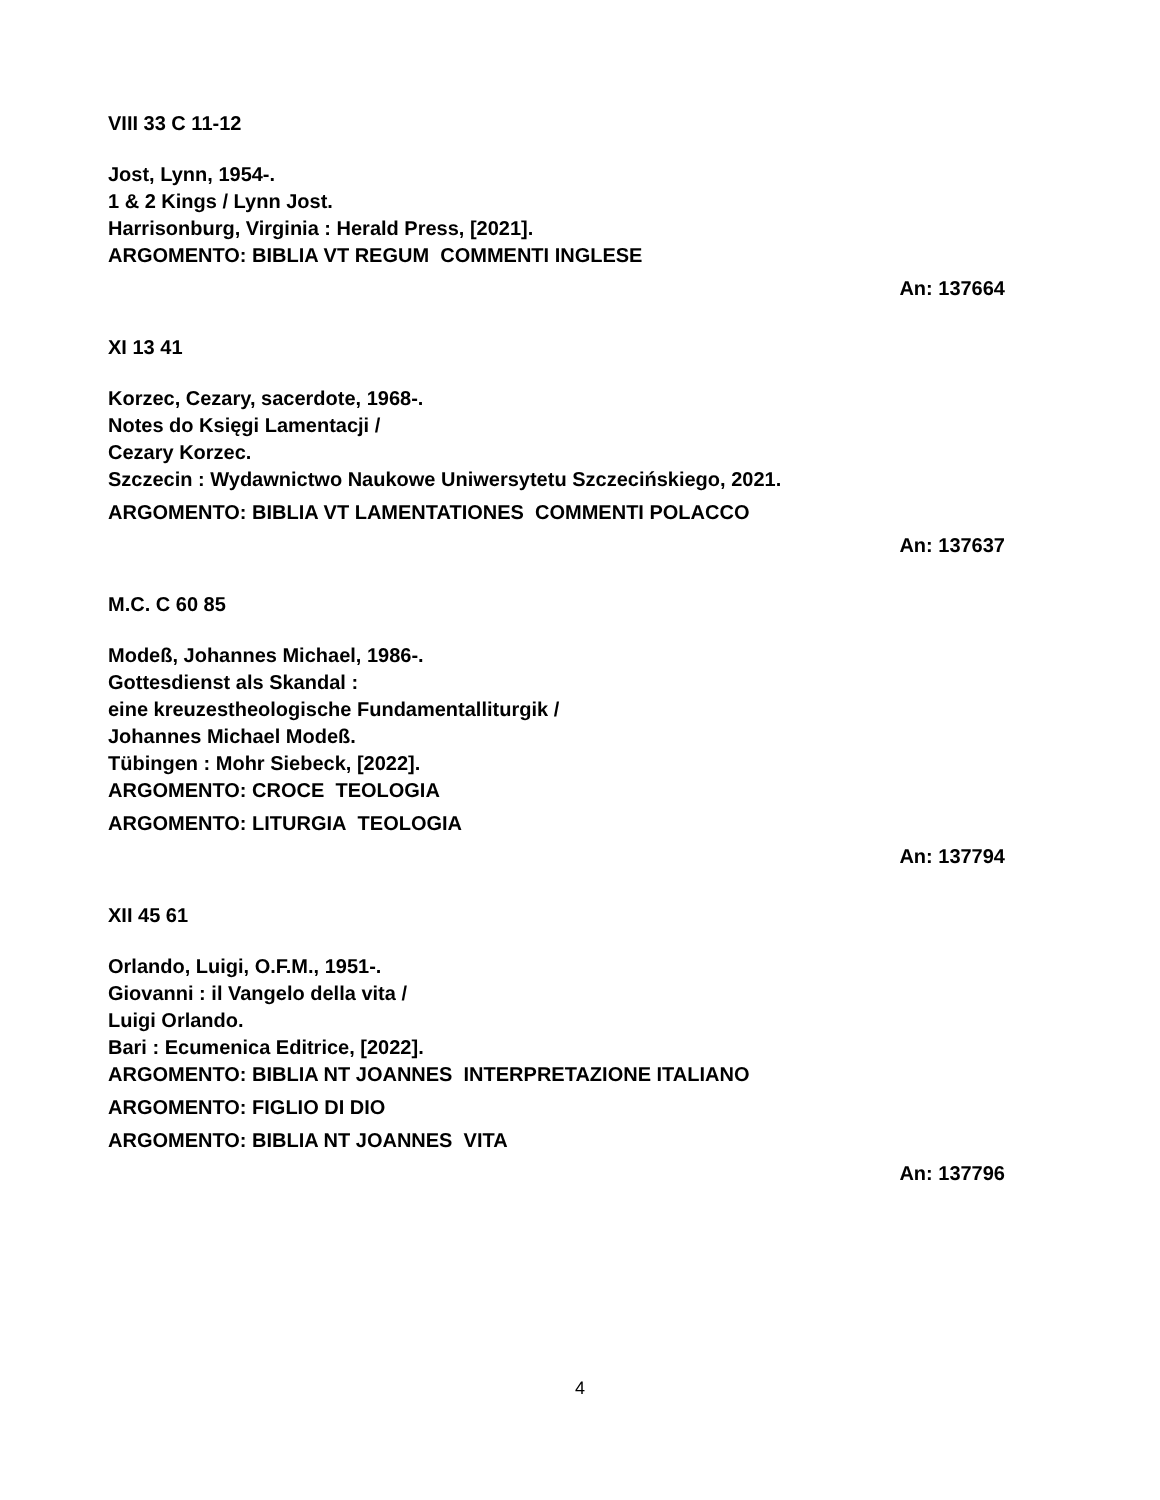VIII 33 C 11-12
Jost, Lynn, 1954-.
1 & 2 Kings / Lynn Jost.
Harrisonburg, Virginia : Herald Press, [2021].
ARGOMENTO: BIBLIA VT REGUM COMMENTI INGLESE
An: 137664
XI 13 41
Korzec, Cezary, sacerdote, 1968-.
Notes do Księgi Lamentacji /
Cezary Korzec.
Szczecin : Wydawnictwo Naukowe Uniwersytetu Szczecińskiego, 2021.
ARGOMENTO: BIBLIA VT LAMENTATIONES COMMENTI POLACCO
An: 137637
M.C. C 60 85
Modeß, Johannes Michael, 1986-.
Gottesdienst als Skandal :
eine kreuzestheologische Fundamentalliturgik /
Johannes Michael Modeß.
Tübingen : Mohr Siebeck, [2022].
ARGOMENTO: CROCE TEOLOGIA
ARGOMENTO: LITURGIA TEOLOGIA
An: 137794
XII 45 61
Orlando, Luigi, O.F.M., 1951-.
Giovanni : il Vangelo della vita /
Luigi Orlando.
Bari : Ecumenica Editrice, [2022].
ARGOMENTO: BIBLIA NT JOANNES INTERPRETAZIONE ITALIANO
ARGOMENTO: FIGLIO DI DIO
ARGOMENTO: BIBLIA NT JOANNES VITA
An: 137796
4